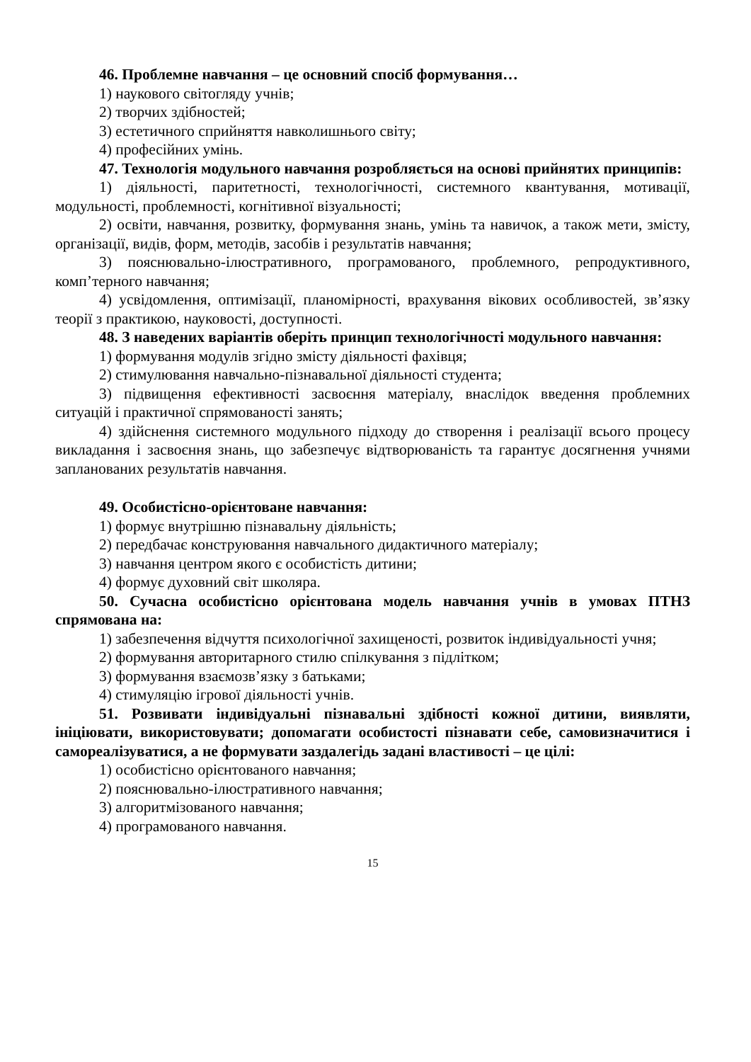46. Проблемне навчання – це основний спосіб формування…
1) наукового світогляду учнів;
2) творчих здібностей;
3) естетичного сприйняття навколишнього світу;
4) професійних умінь.
47. Технологія модульного навчання розробляється на основі прийнятих принципів:
1) діяльності, паритетності, технологічності, системного квантування, мотивації, модульності, проблемності, когнітивної візуальності;
2) освіти, навчання, розвитку, формування знань, умінь та навичок, а також мети, змісту, організації, видів, форм, методів, засобів і результатів навчання;
3) пояснювально-ілюстративного, програмованого, проблемного, репродуктивного, комп’терного навчання;
4) усвідомлення, оптимізації, планомірності, врахування вікових особливостей, зв’язку теорії з практикою, науковості, доступності.
48. З наведених варіантів оберіть принцип технологічності модульного навчання:
1) формування модулів згідно змісту діяльності фахівця;
2) стимулювання навчально-пізнавальної діяльності студента;
3) підвищення ефективності засвоєння матеріалу, внаслідок введення проблемних ситуацій і практичної спрямованості занять;
4) здійснення системного модульного підходу до створення і реалізації всього процесу викладання і засвоєння знань, що забезпечує відтворюваність та гарантує досягнення учнями запланованих результатів навчання.
49. Особистісно-орієнтоване навчання:
1) формує внутрішню пізнавальну діяльність;
2) передбачає конструювання навчального дидактичного матеріалу;
3) навчання центром якого є особистість дитини;
4) формує духовний світ школяра.
50. Сучасна особистісно орієнтована модель навчання учнів в умовах ПТНЗ спрямована на:
1) забезпечення відчуття психологічної захищеності, розвиток індивідуальності учня;
2) формування авторитарного стилю спілкування з підлітком;
3) формування взаємозв’язку з батьками;
4) стимуляцію ігрової діяльності учнів.
51. Розвивати індивідуальні пізнавальні здібності кожної дитини, виявляти, ініціювати, використовувати; допомагати особистості пізнавати себе, самовизначитися і самореалізуватися, а не формувати заздалегідь задані властивості – це цілі:
1) особистісно орієнтованого навчання;
2) пояснювально-ілюстративного навчання;
3) алгоритмізованого навчання;
4) програмованого навчання.
15